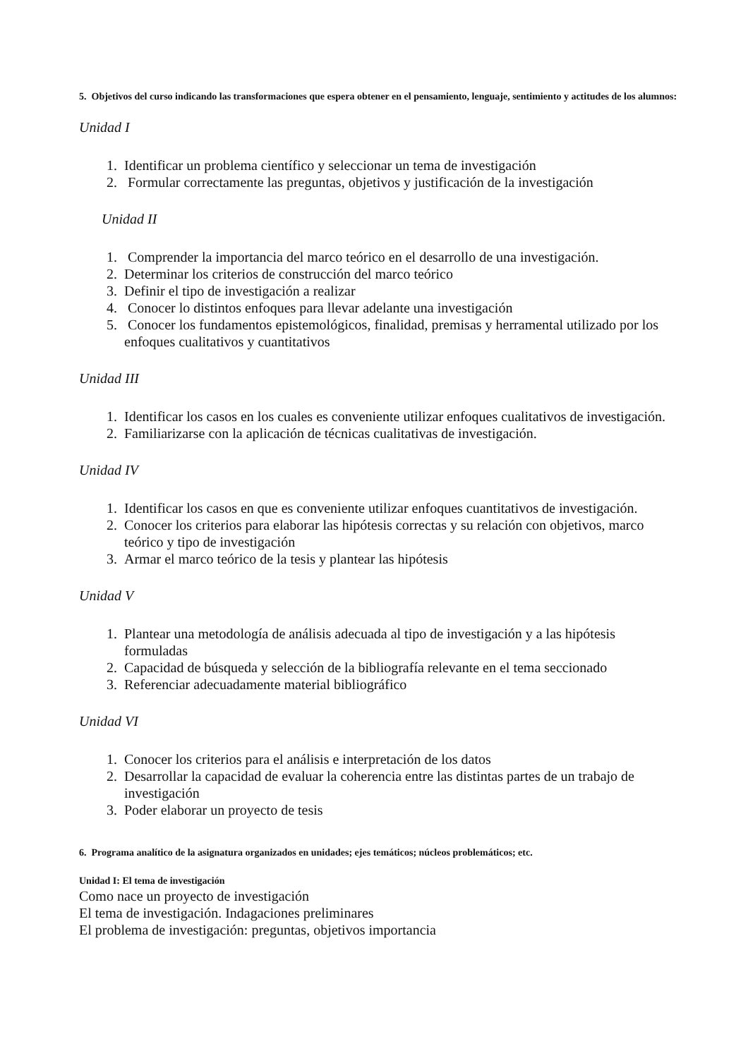5. Objetivos del curso indicando las transformaciones que espera obtener en el pensamiento, lenguaje, sentimiento y actitudes de los alumnos:
Unidad I
1. Identificar un problema científico y seleccionar un tema de investigación
2. Formular correctamente las preguntas, objetivos y justificación de la investigación
Unidad II
1. Comprender la importancia del marco teórico en el desarrollo de una investigación.
2. Determinar los criterios de construcción del marco teórico
3. Definir el tipo de investigación a realizar
4. Conocer lo distintos enfoques para llevar adelante una investigación
5. Conocer los fundamentos epistemológicos, finalidad, premisas y herramental utilizado por los enfoques cualitativos y cuantitativos
Unidad III
1. Identificar los casos en los cuales es conveniente utilizar enfoques cualitativos de investigación.
2. Familiarizarse con la aplicación de técnicas cualitativas de investigación.
Unidad IV
1. Identificar los casos en que es conveniente utilizar enfoques cuantitativos de investigación.
2. Conocer los criterios para elaborar las hipótesis correctas y su relación con objetivos, marco teórico y tipo de investigación
3. Armar el marco teórico de la tesis y plantear las hipótesis
Unidad V
1. Plantear una metodología de análisis adecuada al tipo de investigación y a las hipótesis formuladas
2. Capacidad de búsqueda y selección de la bibliografía relevante en el tema seccionado
3. Referenciar adecuadamente material bibliográfico
Unidad VI
1. Conocer los criterios para el análisis e interpretación de los datos
2. Desarrollar la capacidad de evaluar la coherencia entre las distintas partes de un trabajo de investigación
3. Poder elaborar un proyecto de tesis
6. Programa analítico de la asignatura organizados en unidades; ejes temáticos; núcleos problemáticos; etc.
Unidad I: El tema de investigación
Como nace un proyecto de investigación
El tema de investigación. Indagaciones preliminares
El problema de investigación: preguntas, objetivos importancia